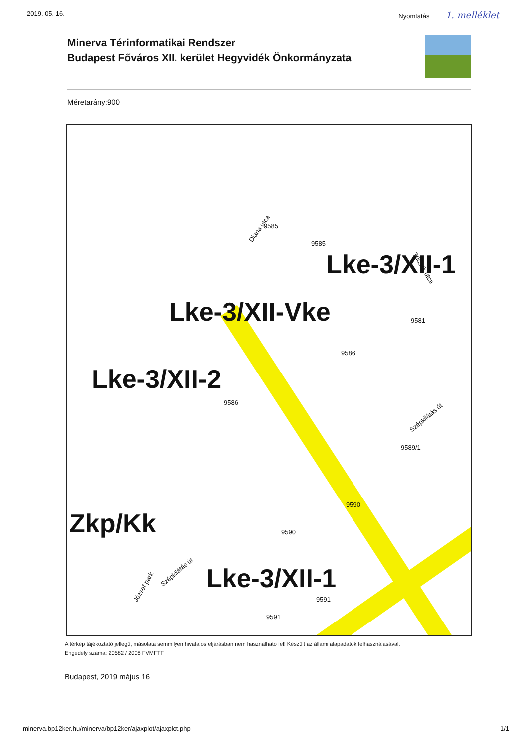2019. 05. 16. Nyomtatás 1. melléklet
Minerva Térinformatikai Rendszer
Budapest Főváros XII. kerület Hegyvidék Önkormányzata
Méretarány:900
Diana utca 9585
9585
Tücsök utca
Lke-3/XII-1
Lke-3/XII-Vke
9581
9586
Lke-3/XII-2
9586
Szépkilátás út
9589/1
9590
Zkp/Kk
9590
József park
Szépkilátás út
Lke-3/XII-1
9591
9591
A térkép tájékoztató jellegű, másolata semmilyen hivatalos eljárásban nem használható fel! Készült az állami alapadatok felhasználásával.
Engedély száma: 20582 / 2008 FVMFTF
Budapest, 2019 május 16
minerva.bp12ker.hu/minerva/bp12ker/ajaxplot/ajaxplot.php 1/1